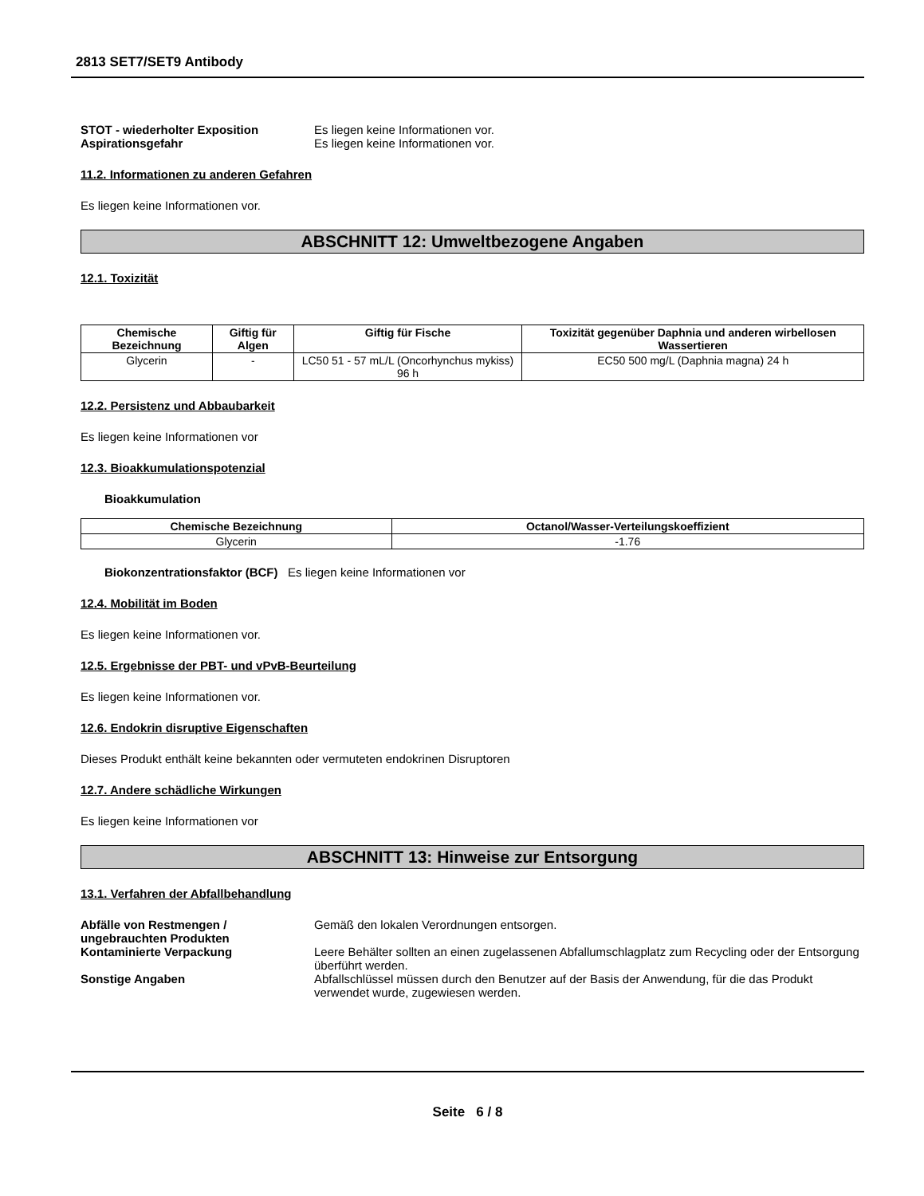2813 SET7/SET9 Antibody
STOT - wiederholter Exposition Es liegen keine Informationen vor.
Aspirationsgefahr Es liegen keine Informationen vor.
11.2. Informationen zu anderen Gefahren
Es liegen keine Informationen vor.
ABSCHNITT 12: Umweltbezogene Angaben
12.1. Toxizität
| Chemische Bezeichnung | Giftig für Algen | Giftig für Fische | Toxizität gegenüber Daphnia und anderen wirbellosen Wassertieren |
| --- | --- | --- | --- |
| Glycerin | - | LC50 51 - 57 mL/L (Oncorhynchus mykiss) 96 h | EC50 500 mg/L (Daphnia magna) 24 h |
12.2. Persistenz und Abbaubarkeit
Es liegen keine Informationen vor
12.3. Bioakkumulationspotenzial
Bioakkumulation
| Chemische Bezeichnung | Octanol/Wasser-Verteilungskoeffizient |
| --- | --- |
| Glycerin | -1.76 |
Biokonzentrationsfaktor (BCF) Es liegen keine Informationen vor
12.4. Mobilität im Boden
Es liegen keine Informationen vor.
12.5. Ergebnisse der PBT- und vPvB-Beurteilung
Es liegen keine Informationen vor.
12.6. Endokrin disruptive Eigenschaften
Dieses Produkt enthält keine bekannten oder vermuteten endokrinen Disruptoren
12.7. Andere schädliche Wirkungen
Es liegen keine Informationen vor
ABSCHNITT 13: Hinweise zur Entsorgung
13.1. Verfahren der Abfallbehandlung
Abfälle von Restmengen / ungebrauchten Produkten
Gemäß den lokalen Verordnungen entsorgen.
Kontaminierte Verpackung Leere Behälter sollten an einen zugelassenen Abfallumschlagplatz zum Recycling oder der Entsorgung überführt werden.
Sonstige Angaben Abfallschlüssel müssen durch den Benutzer auf der Basis der Anwendung, für die das Produkt verwendet wurde, zugewiesen werden.
Seite 6 / 8